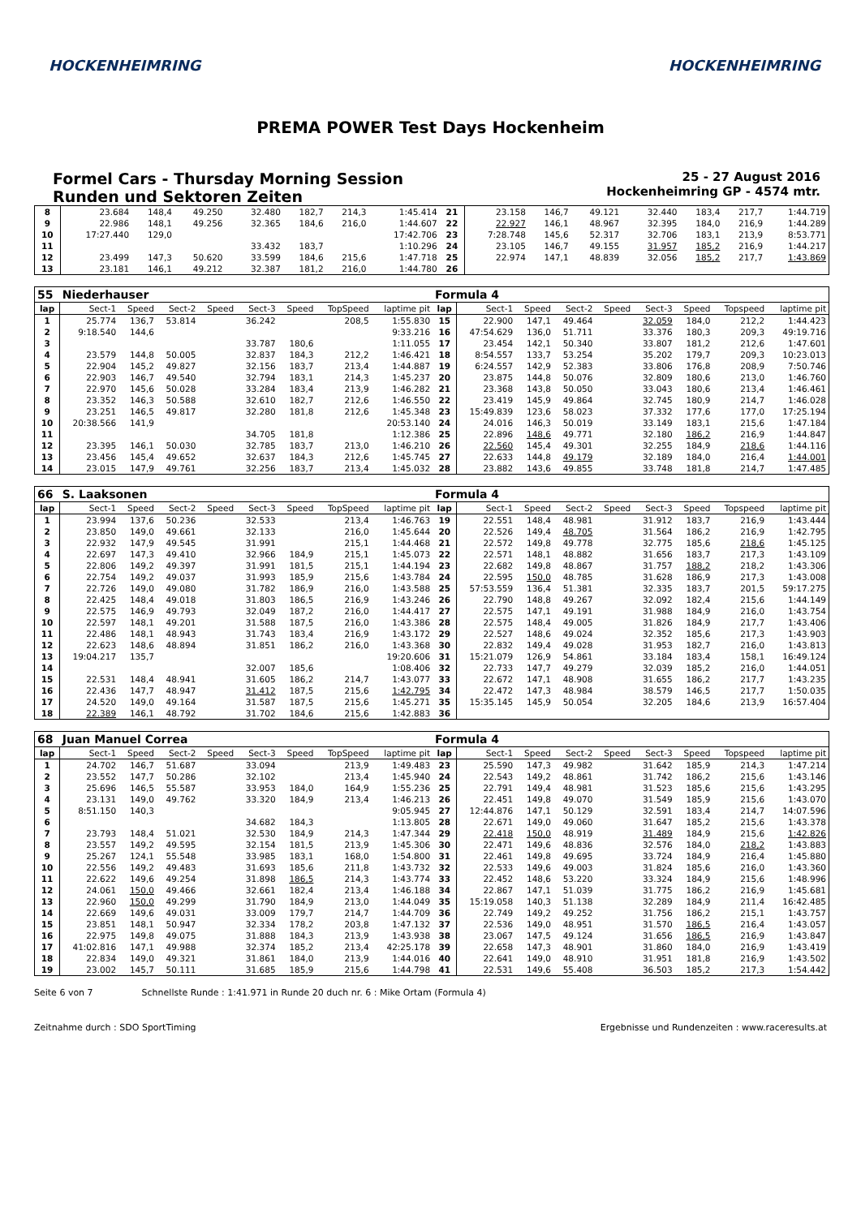HOCKENHEIMRING HOCKENHEIMRING
PREMA POWER Test Days Hockenheim
Formel Cars - Thursday Morning Session
Runden und Sektoren Zeiten
25 - 27 August 2016
Hockenheimring GP - 4574 mtr.
| 8 | 23.684 | 148,4 | 49.250 | | 32.480 | 182,7 | 214,3 | 1:45.414 | 21 | 23.158 | 146,7 | 49.121 | | 32.440 | 183,4 | 217,7 | 1:44.719 |
| 9 | 22.986 | 148,1 | 49.256 | | 32.365 | 184,6 | 216,0 | 1:44.607 | 22 | 22.927 | 146,1 | 48.967 | | 32.395 | 184,0 | 216,9 | 1:44.289 |
| 10 | 17:27.440 | 129,0 | | | | | | 17:42.706 | 23 | 7:28.748 | 145,6 | 52.317 | | 32.706 | 183,1 | 213,9 | 8:53.771 |
| 11 | | | | | 33.432 | 183,7 | | 1:10.296 | 24 | 23.105 | 146,7 | 49.155 | | 31.957 | 185,2 | 216,9 | 1:44.217 |
| 12 | 23.499 | 147,3 | 50.620 | | 33.599 | 184,6 | 215,6 | 1:47.718 | 25 | 22.974 | 147,1 | 48.839 | | 32.056 | 185,2 | 217,7 | 1:43.869 |
| 13 | 23.181 | 146,1 | 49.212 | | 32.387 | 181,2 | 216,0 | 1:44.780 | 26 | | | | | | | | |
| 55 | Niederhauser | | | | | | | | Formula 4 | | | | | | | | |
| lap | Sect-1 | Speed | Sect-2 | Speed | Sect-3 | Speed | TopSpeed | laptime pit | lap | Sect-1 | Speed | Sect-2 | Speed | Sect-3 | Speed | Topspeed | laptime pit |
| 1 | 25.774 | 136,7 | 53.814 | | 36.242 | | 208,5 | 1:55.830 | 15 | 22.900 | 147,1 | 49.464 | | 32.059 | 184,0 | 212,2 | 1:44.423 |
| 2 | 9:18.540 | 144,6 | | | | | | 9:33.216 | 16 | 47:54.629 | 136,0 | 51.711 | | 33.376 | 180,3 | 209,3 | 49:19.716 |
| 3 | | | | | 33.787 | 180,6 | | 1:11.055 | 17 | 23.454 | 142,1 | 50.340 | | 33.807 | 181,2 | 212,6 | 1:47.601 |
| 4 | 23.579 | 144,8 | 50.005 | | 32.837 | 184,3 | 212,2 | 1:46.421 | 18 | 8:54.557 | 133,7 | 53.254 | | 35.202 | 179,7 | 209,3 | 10:23.013 |
| 5 | 22.904 | 145,2 | 49.827 | | 32.156 | 183,7 | 213,4 | 1:44.887 | 19 | 6:24.557 | 142,9 | 52.383 | | 33.806 | 176,8 | 208,9 | 7:50.746 |
| 6 | 22.903 | 146,7 | 49.540 | | 32.794 | 183,1 | 214,3 | 1:45.237 | 20 | 23.875 | 144,8 | 50.076 | | 32.809 | 180,6 | 213,0 | 1:46.760 |
| 7 | 22.970 | 145,6 | 50.028 | | 33.284 | 183,4 | 213,9 | 1:46.282 | 21 | 23.368 | 143,8 | 50.050 | | 33.043 | 180,6 | 213,4 | 1:46.461 |
| 8 | 23.352 | 146,3 | 50.588 | | 32.610 | 182,7 | 212,6 | 1:46.550 | 22 | 23.419 | 145,9 | 49.864 | | 32.745 | 180,9 | 214,7 | 1:46.028 |
| 9 | 23.251 | 146,5 | 49.817 | | 32.280 | 181,8 | 212,6 | 1:45.348 | 23 | 15:49.839 | 123,6 | 58.023 | | 37.332 | 177,6 | 177,0 | 17:25.194 |
| 10 | 20:38.566 | 141,9 | | | | | | 20:53.140 | 24 | 24.016 | 146,3 | 50.019 | | 33.149 | 183,1 | 215,6 | 1:47.184 |
| 11 | | | | | 34.705 | 181,8 | | 1:12.386 | 25 | 22.896 | 148,6 | 49.771 | | 32.180 | 186,2 | 216,9 | 1:44.847 |
| 12 | 23.395 | 146,1 | 50.030 | | 32.785 | 183,7 | 213,0 | 1:46.210 | 26 | 22.560 | 145,4 | 49.301 | | 32.255 | 184,9 | 218,6 | 1:44.116 |
| 13 | 23.456 | 145,4 | 49.652 | | 32.637 | 184,3 | 212,6 | 1:45.745 | 27 | 22.633 | 144,8 | 49.179 | | 32.189 | 184,0 | 216,4 | 1:44.001 |
| 14 | 23.015 | 147,9 | 49.761 | | 32.256 | 183,7 | 213,4 | 1:45.032 | 28 | 23.882 | 143,6 | 49.855 | | 33.748 | 181,8 | 214,7 | 1:47.485 |
| 66 | S. Laaksonen | | | | | | | | Formula 4 | | | | | | | | |
| lap | Sect-1 | Speed | Sect-2 | Speed | Sect-3 | Speed | TopSpeed | laptime pit | lap | Sect-1 | Speed | Sect-2 | Speed | Sect-3 | Speed | Topspeed | laptime pit |
| 1 | 23.994 | 137,6 | 50.236 | | 32.533 | | 213,4 | 1:46.763 | 19 | 22.551 | 148,4 | 48.981 | | 31.912 | 183,7 | 216,9 | 1:43.444 |
| 2 | 23.850 | 149,0 | 49.661 | | 32.133 | | 216,0 | 1:45.644 | 20 | 22.526 | 149,4 | 48.705 | | 31.564 | 186,2 | 216,9 | 1:42.795 |
| 3 | 22.932 | 147,9 | 49.545 | | 31.991 | | 215,1 | 1:44.468 | 21 | 22.572 | 149,8 | 49.778 | | 32.775 | 185,6 | 218,6 | 1:45.125 |
| 4 | 22.697 | 147,3 | 49.410 | | 32.966 | 184,9 | 215,1 | 1:45.073 | 22 | 22.571 | 148,1 | 48.882 | | 31.656 | 183,7 | 217,3 | 1:43.109 |
| 5 | 22.806 | 149,2 | 49.397 | | 31.991 | 181,5 | 215,1 | 1:44.194 | 23 | 22.682 | 149,8 | 48.867 | | 31.757 | 188,2 | 218,2 | 1:43.306 |
| 6 | 22.754 | 149,2 | 49.037 | | 31.993 | 185,9 | 215,6 | 1:43.784 | 24 | 22.595 | 150,0 | 48.785 | | 31.628 | 186,9 | 217,3 | 1:43.008 |
| 7 | 22.726 | 149,0 | 49.080 | | 31.782 | 186,9 | 216,0 | 1:43.588 | 25 | 57:53.559 | 136,4 | 51.381 | | 32.335 | 183,7 | 201,5 | 59:17.275 |
| 8 | 22.425 | 148,4 | 49.018 | | 31.803 | 186,5 | 216,9 | 1:43.246 | 26 | 22.790 | 148,8 | 49.267 | | 32.092 | 182,4 | 215,6 | 1:44.149 |
| 9 | 22.575 | 146,9 | 49.793 | | 32.049 | 187,2 | 216,0 | 1:44.417 | 27 | 22.575 | 147,1 | 49.191 | | 31.988 | 184,9 | 216,0 | 1:43.754 |
| 10 | 22.597 | 148,1 | 49.201 | | 31.588 | 187,5 | 216,0 | 1:43.386 | 28 | 22.575 | 148,4 | 49.005 | | 31.826 | 184,9 | 217,7 | 1:43.406 |
| 11 | 22.486 | 148,1 | 48.943 | | 31.743 | 183,4 | 216,9 | 1:43.172 | 29 | 22.527 | 148,6 | 49.024 | | 32.352 | 185,6 | 217,3 | 1:43.903 |
| 12 | 22.623 | 148,6 | 48.894 | | 31.851 | 186,2 | 216,0 | 1:43.368 | 30 | 22.832 | 149,4 | 49.028 | | 31.953 | 182,7 | 216,0 | 1:43.813 |
| 13 | 19:04.217 | 135,7 | | | | | | 19:20.606 | 31 | 15:21.079 | 126,9 | 54.861 | | 33.184 | 183,4 | 158,1 | 16:49.124 |
| 14 | | | | | 32.007 | 185,6 | | 1:08.406 | 32 | 22.733 | 147,7 | 49.279 | | 32.039 | 185,2 | 216,0 | 1:44.051 |
| 15 | 22.531 | 148,4 | 48.941 | | 31.605 | 186,2 | 214,7 | 1:43.077 | 33 | 22.672 | 147,1 | 48.908 | | 31.655 | 186,2 | 217,7 | 1:43.235 |
| 16 | 22.436 | 147,7 | 48.947 | | 31.412 | 187,5 | 215,6 | 1:42.795 | 34 | 22.472 | 147,3 | 48.984 | | 38.579 | 146,5 | 217,7 | 1:50.035 |
| 17 | 24.520 | 149,0 | 49.164 | | 31.587 | 187,5 | 215,6 | 1:45.271 | 35 | 15:35.145 | 145,9 | 50.054 | | 32.205 | 184,6 | 213,9 | 16:57.404 |
| 18 | 22.389 | 146,1 | 48.792 | | 31.702 | 184,6 | 215,6 | 1:42.883 | 36 | | | | | | | | |
| 68 | Juan Manuel Correa | | | | | | | | Formula 4 | | | | | | | | |
| lap | Sect-1 | Speed | Sect-2 | Speed | Sect-3 | Speed | TopSpeed | laptime pit | lap | Sect-1 | Speed | Sect-2 | Speed | Sect-3 | Speed | Topspeed | laptime pit |
| 1 | 24.702 | 146,7 | 51.687 | | 33.094 | | 213,9 | 1:49.483 | 23 | 25.590 | 147,3 | 49.982 | | 31.642 | 185,9 | 214,3 | 1:47.214 |
| 2 | 23.552 | 147,7 | 50.286 | | 32.102 | | 213,4 | 1:45.940 | 24 | 22.543 | 149,2 | 48.861 | | 31.742 | 186,2 | 215,6 | 1:43.146 |
| 3 | 25.696 | 146,5 | 55.587 | | 33.953 | 184,0 | 164,9 | 1:55.236 | 25 | 22.791 | 149,4 | 48.981 | | 31.523 | 185,6 | 215,6 | 1:43.295 |
| 4 | 23.131 | 149,0 | 49.762 | | 33.320 | 184,9 | 213,4 | 1:46.213 | 26 | 22.451 | 149,8 | 49.070 | | 31.549 | 185,9 | 215,6 | 1:43.070 |
| 5 | 8:51.150 | 140,3 | | | | | | 9:05.945 | 27 | 12:44.876 | 147,1 | 50.129 | | 32.591 | 183,4 | 214,7 | 14:07.596 |
| 6 | | | | | 34.682 | 184,3 | | 1:13.805 | 28 | 22.671 | 149,0 | 49.060 | | 31.647 | 185,2 | 215,6 | 1:43.378 |
| 7 | 23.793 | 148,4 | 51.021 | | 32.530 | 184,9 | 214,3 | 1:47.344 | 29 | 22.418 | 150,0 | 48.919 | | 31.489 | 184,9 | 215,6 | 1:42.826 |
| 8 | 23.557 | 149,2 | 49.595 | | 32.154 | 181,5 | 213,9 | 1:45.306 | 30 | 22.471 | 149,6 | 48.836 | | 32.576 | 184,0 | 218,2 | 1:43.883 |
| 9 | 25.267 | 124,1 | 55.548 | | 33.985 | 183,1 | 168,0 | 1:54.800 | 31 | 22.461 | 149,8 | 49.695 | | 33.724 | 184,9 | 216,4 | 1:45.880 |
| 10 | 22.556 | 149,2 | 49.483 | | 31.693 | 185,6 | 211,8 | 1:43.732 | 32 | 22.533 | 149,6 | 49.003 | | 31.824 | 185,6 | 216,0 | 1:43.360 |
| 11 | 22.622 | 149,6 | 49.254 | | 31.898 | 186,5 | 214,3 | 1:43.774 | 33 | 22.452 | 148,6 | 53.220 | | 33.324 | 184,9 | 215,6 | 1:48.996 |
| 12 | 24.061 | 150,0 | 49.466 | | 32.661 | 182,4 | 213,4 | 1:46.188 | 34 | 22.867 | 147,1 | 51.039 | | 31.775 | 186,2 | 216,9 | 1:45.681 |
| 13 | 22.960 | 150,0 | 49.299 | | 31.790 | 184,9 | 213,0 | 1:44.049 | 35 | 15:19.058 | 140,3 | 51.138 | | 32.289 | 184,9 | 211,4 | 16:42.485 |
| 14 | 22.669 | 149,6 | 49.031 | | 33.009 | 179,7 | 214,7 | 1:44.709 | 36 | 22.749 | 149,2 | 49.252 | | 31.756 | 186,2 | 215,1 | 1:43.757 |
| 15 | 23.851 | 148,1 | 50.947 | | 32.334 | 178,2 | 203,8 | 1:47.132 | 37 | 22.536 | 149,0 | 48.951 | | 31.570 | 186,5 | 216,4 | 1:43.057 |
| 16 | 22.975 | 149,8 | 49.075 | | 31.888 | 184,3 | 213,9 | 1:43.938 | 38 | 23.067 | 147,5 | 49.124 | | 31.656 | 186,5 | 216,9 | 1:43.847 |
| 17 | 41:02.816 | 147,1 | 49.988 | | 32.374 | 185,2 | 213,4 | 42:25.178 | 39 | 22.658 | 147,3 | 48.901 | | 31.860 | 184,0 | 216,9 | 1:43.419 |
| 18 | 22.834 | 149,0 | 49.321 | | 31.861 | 184,0 | 213,9 | 1:44.016 | 40 | 22.641 | 149,0 | 48.910 | | 31.951 | 181,8 | 216,9 | 1:43.502 |
| 19 | 23.002 | 145,7 | 50.111 | | 31.685 | 185,9 | 215,6 | 1:44.798 | 41 | 22.531 | 149,6 | 55.408 | | 36.503 | 185,2 | 217,3 | 1:54.442 |
Seite 6 von 7 Schnellste Runde : 1:41.971 in Runde 20 duch nr. 6 : Mike Ortam (Formula 4)
Zeitnahme durch : SDO SportTiming Ergebnisse und Rundenzeiten : www.raceresults.at